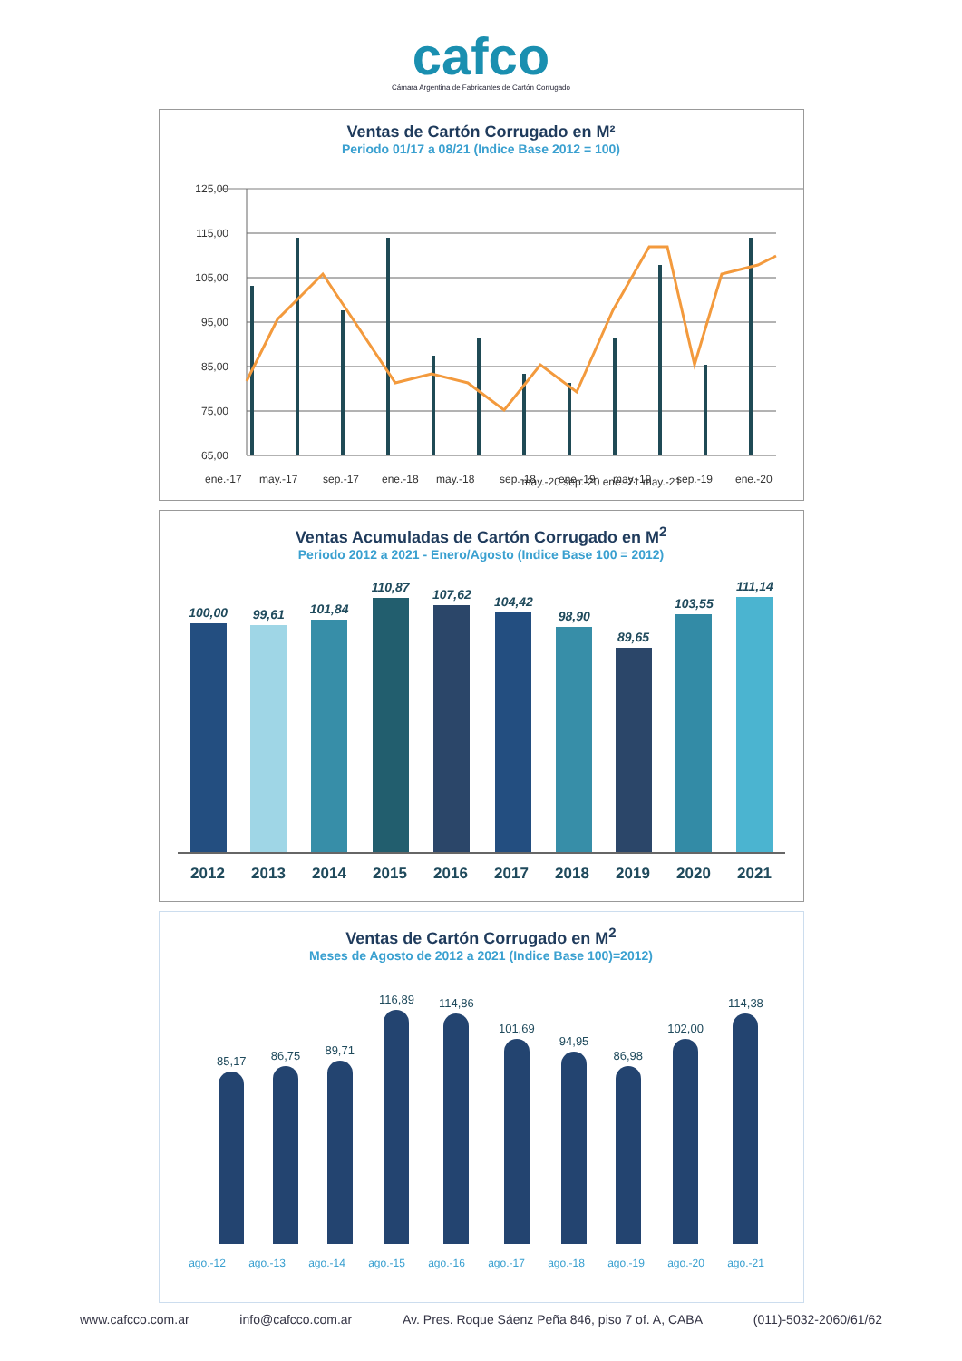cafco
Cámara Argentina de Fabricantes de Cartón Corrugado
Ventas de Cartón Corrugado en M²
Periodo 01/17 a 08/21 (Indice Base 2012 = 100)
125,00
115,00
105,00
95,00
85,00
75,00
65,00
ene.-17
may.-17
sep.-17
ene.-18
may.-18
sep.-18
ene.-19
may.-19
sep.-19
ene.-20
may.-20 sep.-20 ene.-21 may.-21
Ventas Acumuladas de Cartón Corrugado en M<sup>2</sup>
Periodo 2012 a 2021 - Enero/Agosto (Indice Base 100 = 2012)
100,00
99,61
101,84
110,87
107,62
104,42
98,90
89,65
103,55
111,14
2012 2013 2014 2015 2016 2017 2018 2019 2020 2021
Ventas de Cartón Corrugado en M<sup>2</sup>
Meses de Agosto de 2012 a 2021 (Indice Base 100)=2012)
85,17
86,75
89,71
116,89
114,86
101,69
94,95
86,98
102,00
114,38
ago.-12 ago.-13 ago.-14 ago.-15 ago.-16 ago.-17 ago.-18 ago.-19 ago.-20 ago.-21
www.cafcco.com.ar info@cafcco.com.ar Av. Pres. Roque Sáenz Peña 846, piso 7 of. A, CABA (011)-5032-2060/61/62